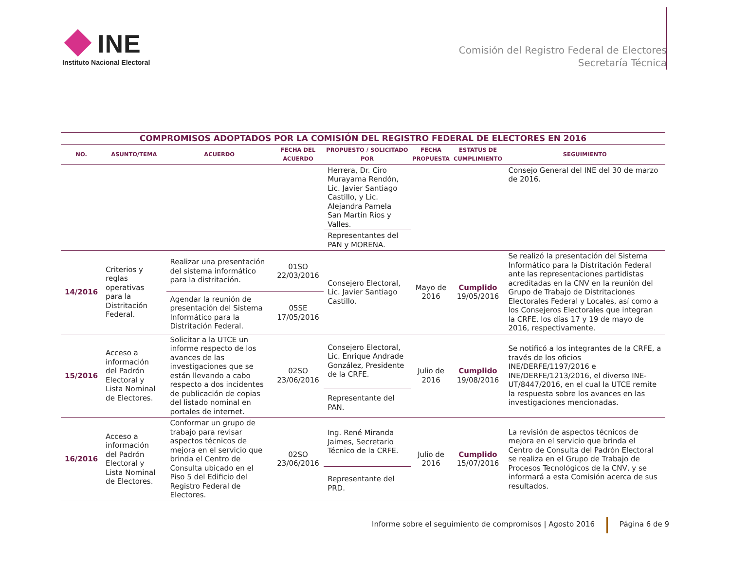INE
Instituto Nacional Electoral
Comisión del Registro Federal de Electores
Secretaría Técnica
| COMPROMISOS ADOPTADOS POR LA COMISIÓN DEL REGISTRO FEDERAL DE ELECTORES EN 2016 | | | | | | | |
| --- | --- | --- | --- | --- | --- | --- | --- |
| NO. | ASUNTO/TEMA | ACUERDO | FECHA DEL ACUERDO | PROPUESTO / SOLICITADO POR | FECHA PROPUESTA | ESTATUS DE CUMPLIMIENTO | SEGUIMIENTO |
| | | | | Herrera, Dr. Ciro Murayama Rendón, Lic. Javier Santiago Castillo, y Lic. Alejandra Pamela San Martín Ríos y Valles. Representantes del PAN y MORENA. | | | Consejo General del INE del 30 de marzo de 2016. |
| 14/2016 | Criterios y reglas operativas para la Distritación Federal. | Realizar una presentación del sistema informático para la distritación. | 01SO 22/03/2016 | Consejero Electoral, Lic. Javier Santiago Castillo. | Mayo de 2016 | Cumplido 19/05/2016 | Se realizó la presentación del Sistema Informático para la Distritación Federal ante las representaciones partidistas acreditadas en la CNV en la reunión del Grupo de Trabajo de Distritaciones Electorales Federal y Locales, así como a los Consejeros Electorales que integran la CRFE, los días 17 y 19 de mayo de 2016, respectivamente. |
| | | Agendar la reunión de presentación del Sistema Informático para la Distritación Federal. | 05SE 17/05/2016 | | | | |
| 15/2016 | Acceso a información del Padrón Electoral y Lista Nominal de Electores. | Solicitar a la UTCE un informe respecto de los avances de las investigaciones que se están llevando a cabo respecto a dos incidentes de publicación de copias del listado nominal en portales de internet. | 02SO 23/06/2016 | Consejero Electoral, Lic. Enrique Andrade González, Presidente de la CRFE. | Julio de 2016 | Cumplido 19/08/2016 | Se notificó a los integrantes de la CRFE, a través de los oficios INE/DERFE/1197/2016 e INE/DERFE/1213/2016, el diverso INE-UT/8447/2016, en el cual la UTCE remite la respuesta sobre los avances en las investigaciones mencionadas. |
| | | | | Representante del PAN. | | | |
| 16/2016 | Acceso a información del Padrón Electoral y Lista Nominal de Electores. | Conformar un grupo de trabajo para revisar aspectos técnicos de mejora en el servicio que brinda el Centro de Consulta ubicado en el Piso 5 del Edificio del Registro Federal de Electores. | 02SO 23/06/2016 | Ing. René Miranda Jaimes, Secretario Técnico de la CRFE. | Julio de 2016 | Cumplido 15/07/2016 | La revisión de aspectos técnicos de mejora en el servicio que brinda el Centro de Consulta del Padrón Electoral se realiza en el Grupo de Trabajo de Procesos Tecnológicos de la CNV, y se informará a esta Comisión acerca de sus resultados. |
| | | | | Representante del PRD. | | | |
Informe sobre el seguimiento de compromisos | Agosto 2016 Página 6 de 9